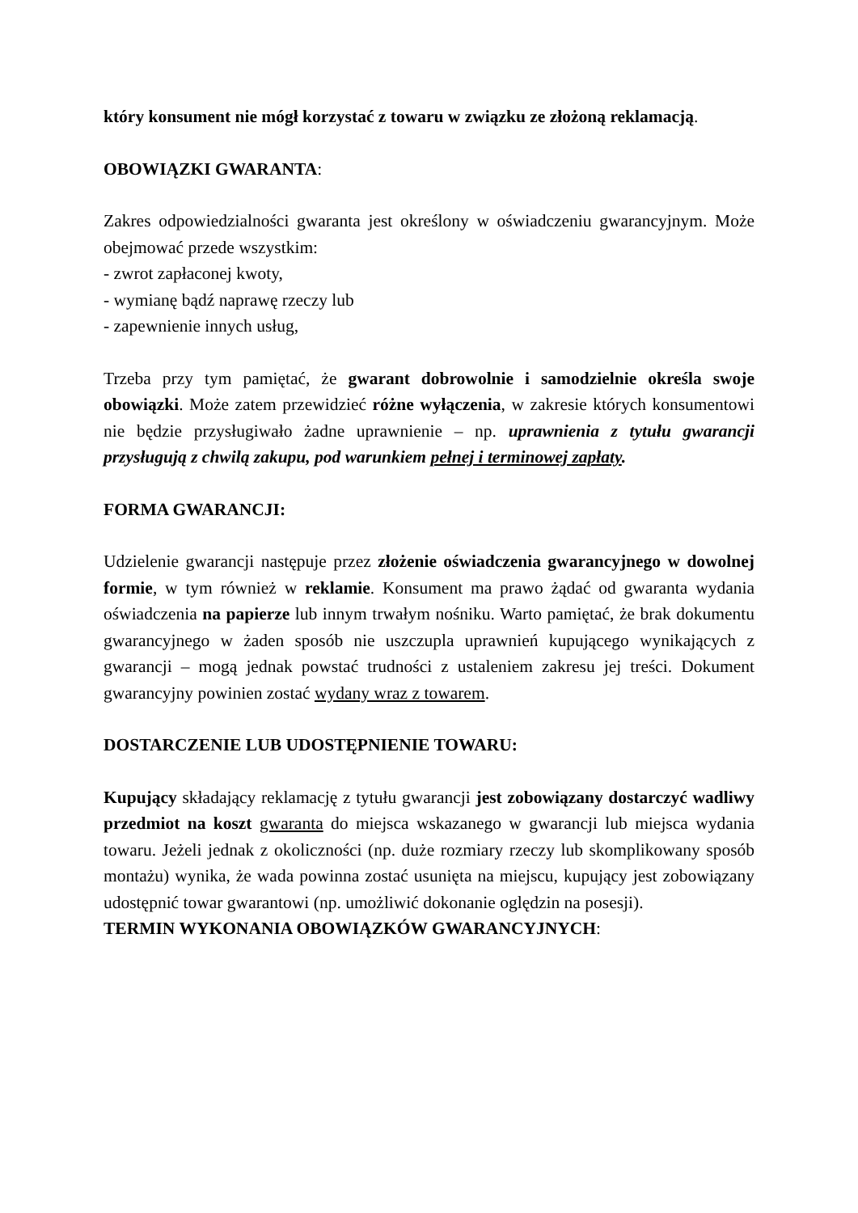który konsument nie mógł korzystać z towaru w związku ze złożoną reklamacją.
OBOWIĄZKI GWARANTA:
Zakres odpowiedzialności gwaranta jest określony w oświadczeniu gwarancyjnym. Może obejmować przede wszystkim:
- zwrot zapłaconej kwoty,
- wymianę bądź naprawę rzeczy lub
- zapewnienie innych usług,
Trzeba przy tym pamiętać, że gwarant dobrowolnie i samodzielnie określa swoje obowiązki. Może zatem przewidzieć różne wyłączenia, w zakresie których konsumentowi nie będzie przysługiwało żadne uprawnienie – np. uprawnienia z tytułu gwarancji przysługują z chwilą zakupu, pod warunkiem pełnej i terminowej zapłaty.
FORMA GWARANCJI:
Udzielenie gwarancji następuje przez złożenie oświadczenia gwarancyjnego w dowolnej formie, w tym również w reklamie. Konsument ma prawo żądać od gwaranta wydania oświadczenia na papierze lub innym trwałym nośniku. Warto pamiętać, że brak dokumentu gwarancyjnego w żaden sposób nie uszczupla uprawnień kupującego wynikających z gwarancji – mogą jednak powstać trudności z ustaleniem zakresu jej treści. Dokument gwarancyjny powinien zostać wydany wraz z towarem.
DOSTARCZENIE LUB UDOSTĘPNIENIE TOWARU:
Kupujący składający reklamację z tytułu gwarancji jest zobowiązany dostarczyć wadliwy przedmiot na koszt gwaranta do miejsca wskazanego w gwarancji lub miejsca wydania towaru. Jeżeli jednak z okoliczności (np. duże rozmiary rzeczy lub skomplikowany sposób montażu) wynika, że wada powinna zostać usunięta na miejscu, kupujący jest zobowiązany udostępnić towar gwarantowi (np. umożliwić dokonanie oględzin na posesji).
TERMIN WYKONANIA OBOWIĄZKÓW GWARANCYJNYCH: